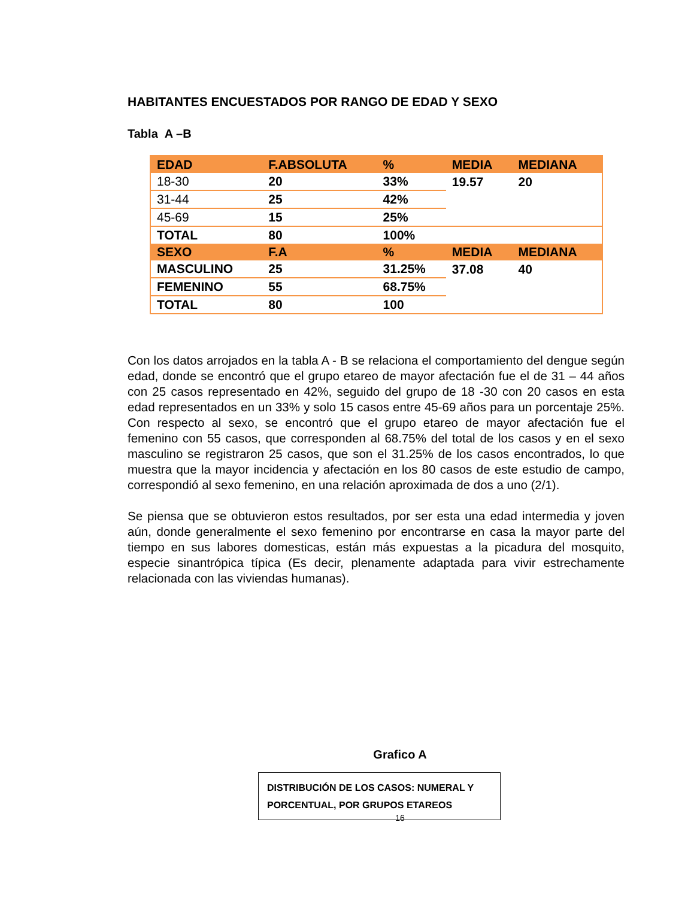HABITANTES ENCUESTADOS POR RANGO DE EDAD Y SEXO
Tabla A –B
| EDAD | F.ABSOLUTA | % | MEDIA | MEDIANA |
| --- | --- | --- | --- | --- |
| 18-30 | 20 | 33% | 19.57 | 20 |
| 31-44 | 25 | 42% | | |
| 45-69 | 15 | 25% | | |
| TOTAL | 80 | 100% | | |
| SEXO | F.A | % | MEDIA | MEDIANA |
| MASCULINO | 25 | 31.25% | 37.08 | 40 |
| FEMENINO | 55 | 68.75% | | |
| TOTAL | 80 | 100 | | |
Con los datos arrojados en la tabla A - B se relaciona el comportamiento del dengue según edad, donde se encontró que el grupo etareo de mayor afectación fue el de 31 – 44 años con 25 casos representado en 42%, seguido del grupo de 18 -30 con 20 casos en esta edad representados en un 33% y solo 15 casos entre 45-69 años para un porcentaje 25%. Con respecto al sexo, se encontró que el grupo etareo de mayor afectación fue el femenino con 55 casos, que corresponden al 68.75% del total de los casos y en el sexo masculino se registraron 25 casos, que son el 31.25% de los casos encontrados, lo que muestra que la mayor incidencia y afectación en los 80 casos de este estudio de campo, correspondió al sexo femenino, en una relación aproximada de dos a uno (2/1).
Se piensa que se obtuvieron estos resultados, por ser esta una edad intermedia y joven aún, donde generalmente el sexo femenino por encontrarse en casa la mayor parte del tiempo en sus labores domesticas, están más expuestas a la picadura del mosquito, especie sinantrópica típica (Es decir, plenamente adaptada para vivir estrechamente relacionada con las viviendas humanas).
Grafico A
DISTRIBUCIÓN DE LOS CASOS: NUMERAL Y PORCENTUAL, POR GRUPOS ETAREOS
16